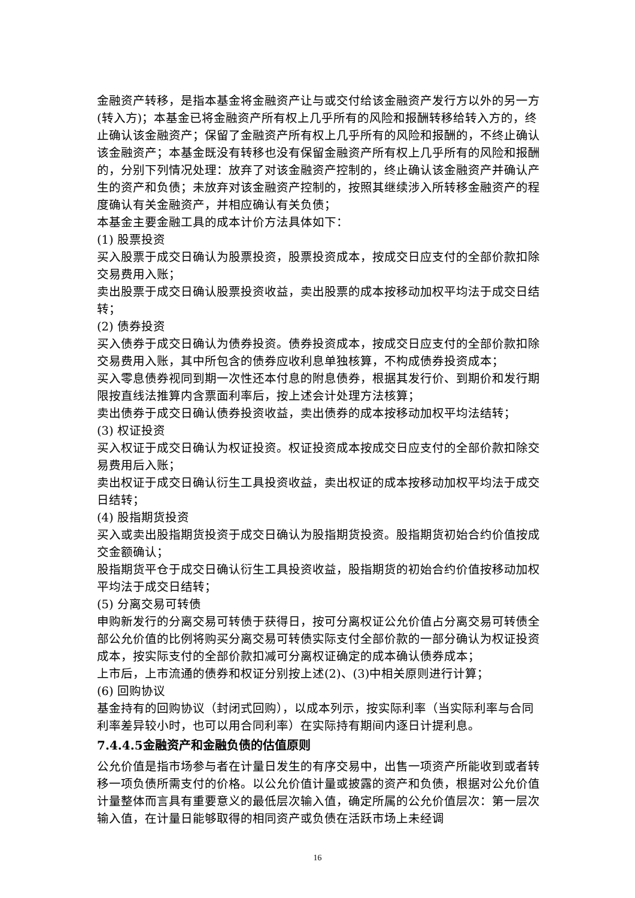金融资产转移，是指本基金将金融资产让与或交付给该金融资产发行方以外的另一方(转入方)；本基金已将金融资产所有权上几乎所有的风险和报酬转移给转入方的，终止确认该金融资产；保留了金融资产所有权上几乎所有的风险和报酬的，不终止确认该金融资产；本基金既没有转移也没有保留金融资产所有权上几乎所有的风险和报酬的，分别下列情况处理：放弃了对该金融资产控制的，终止确认该金融资产并确认产生的资产和负债；未放弃对该金融资产控制的，按照其继续涉入所转移金融资产的程度确认有关金融资产，并相应确认有关负债；
本基金主要金融工具的成本计价方法具体如下：
(1) 股票投资
买入股票于成交日确认为股票投资，股票投资成本，按成交日应支付的全部价款扣除交易费用入账；
卖出股票于成交日确认股票投资收益，卖出股票的成本按移动加权平均法于成交日结转；
(2) 债券投资
买入债券于成交日确认为债券投资。债券投资成本，按成交日应支付的全部价款扣除交易费用入账，其中所包含的债券应收利息单独核算，不构成债券投资成本；
买入零息债券视同到期一次性还本付息的附息债券，根据其发行价、到期价和发行期限按直线法推算内含票面利率后，按上述会计处理方法核算；
卖出债券于成交日确认债券投资收益，卖出债券的成本按移动加权平均法结转；
(3) 权证投资
买入权证于成交日确认为权证投资。权证投资成本按成交日应支付的全部价款扣除交易费用后入账；
卖出权证于成交日确认衍生工具投资收益，卖出权证的成本按移动加权平均法于成交日结转；
(4) 股指期货投资
买入或卖出股指期货投资于成交日确认为股指期货投资。股指期货初始合约价值按成交金额确认；
股指期货平仓于成交日确认衍生工具投资收益，股指期货的初始合约价值按移动加权平均法于成交日结转；
(5) 分离交易可转债
申购新发行的分离交易可转债于获得日，按可分离权证公允价值占分离交易可转债全部公允价值的比例将购买分离交易可转债实际支付全部价款的一部分确认为权证投资成本，按实际支付的全部价款扣减可分离权证确定的成本确认债券成本；
上市后，上市流通的债券和权证分别按上述(2)、(3)中相关原则进行计算；
(6) 回购协议
基金持有的回购协议（封闭式回购），以成本列示，按实际利率（当实际利率与合同利率差异较小时，也可以用合同利率）在实际持有期间内逐日计提利息。
7.4.4.5金融资产和金融负债的估值原则
公允价值是指市场参与者在计量日发生的有序交易中，出售一项资产所能收到或者转移一项负债所需支付的价格。以公允价值计量或披露的资产和负债，根据对公允价值计量整体而言具有重要意义的最低层次输入值，确定所属的公允价值层次：第一层次输入值，在计量日能够取得的相同资产或负债在活跃市场上未经调
16